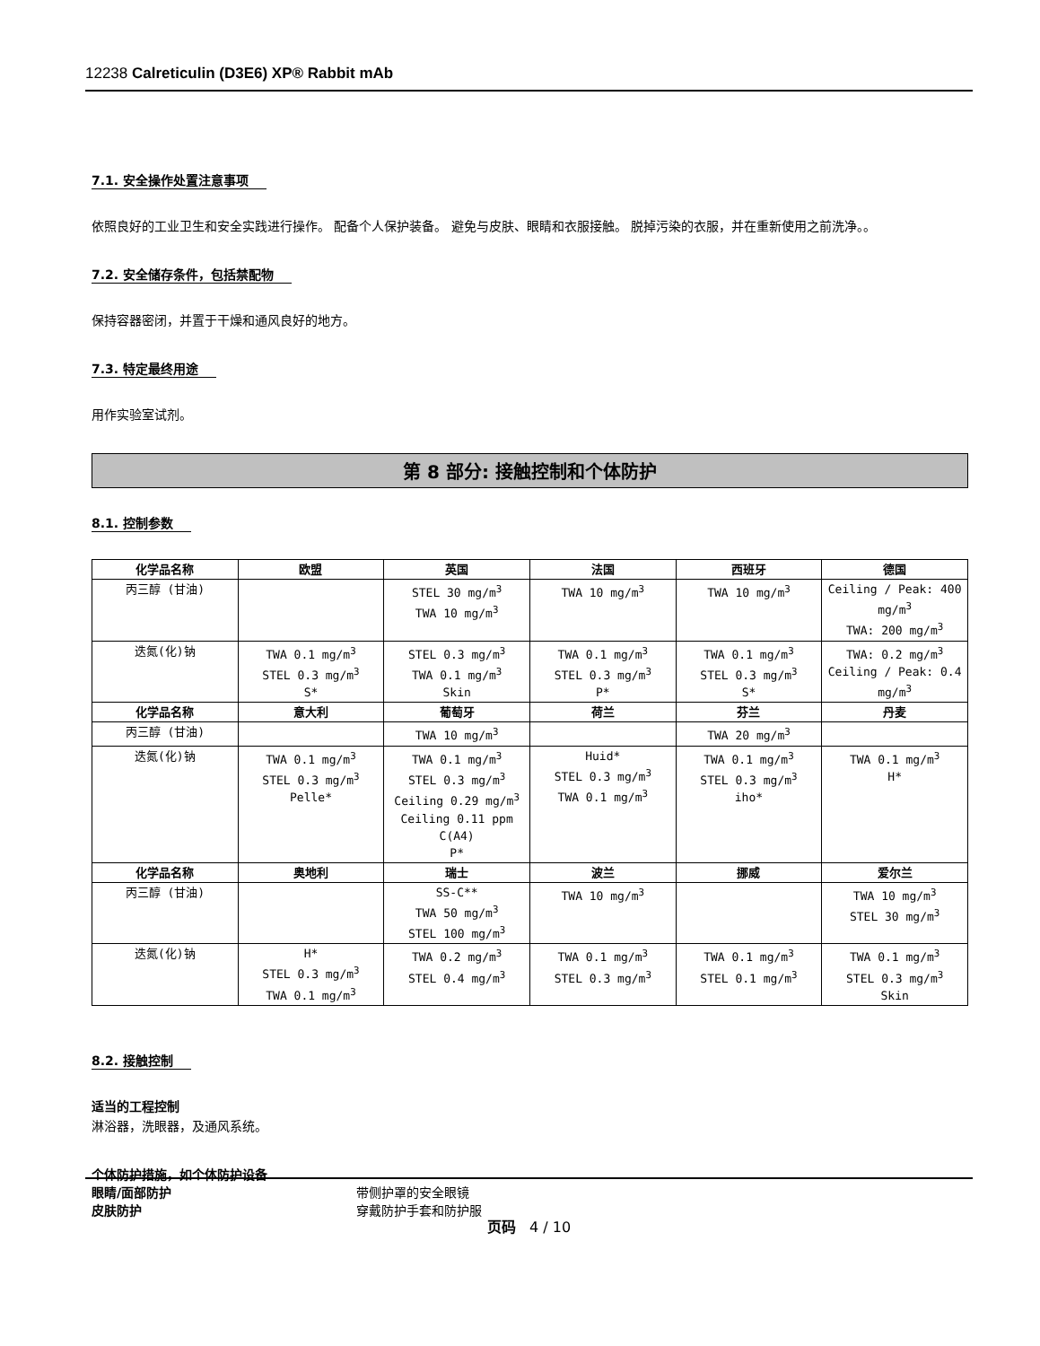12238 Calreticulin (D3E6) XP® Rabbit mAb
7.1. 安全操作处置注意事项
依照良好的工业卫生和安全实践进行操作。 配备个人保护装备。 避免与皮肤、眼睛和衣服接触。 脱掉污染的衣服，并在重新使用之前洗净。。
7.2. 安全储存条件，包括禁配物
保持容器密闭，并置于干燥和通风良好的地方。
7.3. 特定最终用途
用作实验室试剂。
第 8 部分: 接触控制和个体防护
8.1. 控制参数
| 化学品名称 | 欧盟 | 英国 | 法国 | 西班牙 | 德国 |
| --- | --- | --- | --- | --- | --- |
| 丙三醇 (甘油) | | STEL 30 mg/m<sup>3</sup> TWA 10 mg/m<sup>3</sup> | TWA 10 mg/m<sup>3</sup> | TWA 10 mg/m<sup>3</sup> | Ceiling / Peak: 400 mg/m<sup>3</sup> TWA: 200 mg/m<sup>3</sup> |
| 迭氮(化)钠 | TWA 0.1 mg/m<sup>3</sup> STEL 0.3 mg/m<sup>3</sup> S* | STEL 0.3 mg/m<sup>3</sup> TWA 0.1 mg/m<sup>3</sup> Skin | TWA 0.1 mg/m<sup>3</sup> STEL 0.3 mg/m<sup>3</sup> P* | TWA 0.1 mg/m<sup>3</sup> STEL 0.3 mg/m<sup>3</sup> S* | TWA: 0.2 mg/m<sup>3</sup> Ceiling / Peak: 0.4 mg/m<sup>3</sup> |
| 化学品名称 | 意大利 | 葡萄牙 | 荷兰 | 芬兰 | 丹麦 |
| 丙三醇 (甘油) | | TWA 10 mg/m<sup>3</sup> | | TWA 20 mg/m<sup>3</sup> | |
| 迭氮(化)钠 | TWA 0.1 mg/m<sup>3</sup> STEL 0.3 mg/m<sup>3</sup> Pelle* | TWA 0.1 mg/m<sup>3</sup> STEL 0.3 mg/m<sup>3</sup> Ceiling 0.29 mg/m<sup>3</sup> Ceiling 0.11 ppm C(A4) P* | Huid* STEL 0.3 mg/m<sup>3</sup> TWA 0.1 mg/m<sup>3</sup> | TWA 0.1 mg/m<sup>3</sup> STEL 0.3 mg/m<sup>3</sup> iho* | TWA 0.1 mg/m<sup>3</sup> H* |
| 化学品名称 | 奥地利 | 瑞士 | 波兰 | 挪威 | 爱尔兰 |
| 丙三醇 (甘油) | | SS-C** TWA 50 mg/m<sup>3</sup> STEL 100 mg/m<sup>3</sup> | TWA 10 mg/m<sup>3</sup> | | TWA 10 mg/m<sup>3</sup> STEL 30 mg/m<sup>3</sup> |
| 迭氮(化)钠 | H* STEL 0.3 mg/m<sup>3</sup> TWA 0.1 mg/m<sup>3</sup> | TWA 0.2 mg/m<sup>3</sup> STEL 0.4 mg/m<sup>3</sup> | TWA 0.1 mg/m<sup>3</sup> STEL 0.3 mg/m<sup>3</sup> | TWA 0.1 mg/m<sup>3</sup> STEL 0.1 mg/m<sup>3</sup> | TWA 0.1 mg/m<sup>3</sup> STEL 0.3 mg/m<sup>3</sup> Skin |
8.2. 接触控制
适当的工程控制
淋浴器，洗眼器，及通风系统。
个体防护措施，如个体防护设备
眼睛/面部防护 带侧护罩的安全眼镜
皮肤防护 穿戴防护手套和防护服
页码 4 / 10